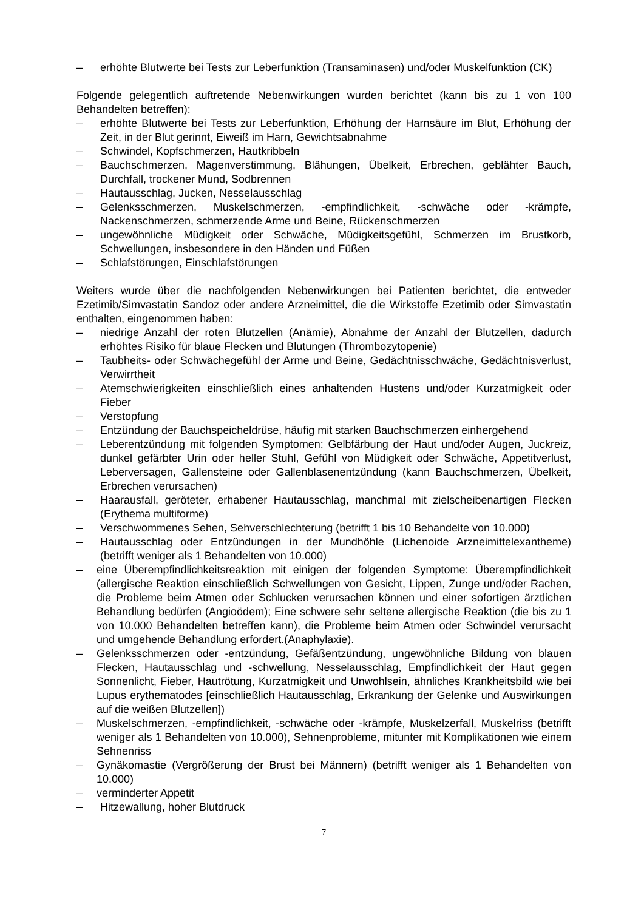– erhöhte Blutwerte bei Tests zur Leberfunktion (Transaminasen) und/oder Muskelfunktion (CK)
Folgende gelegentlich auftretende Nebenwirkungen wurden berichtet (kann bis zu 1 von 100 Behandelten betreffen):
– erhöhte Blutwerte bei Tests zur Leberfunktion, Erhöhung der Harnsäure im Blut, Erhöhung der Zeit, in der Blut gerinnt, Eiweiß im Harn, Gewichtsabnahme
– Schwindel, Kopfschmerzen, Hautkribbeln
– Bauchschmerzen, Magenverstimmung, Blähungen, Übelkeit, Erbrechen, geblähter Bauch, Durchfall, trockener Mund, Sodbrennen
– Hautausschlag, Jucken, Nesselausschlag
– Gelenksschmerzen, Muskelschmerzen, -empfindlichkeit, -schwäche oder -krämpfe, Nackenschmerzen, schmerzende Arme und Beine, Rückenschmerzen
– ungewöhnliche Müdigkeit oder Schwäche, Müdigkeitsgefühl, Schmerzen im Brustkorb, Schwellungen, insbesondere in den Händen und Füßen
– Schlafstörungen, Einschlafstörungen
Weiters wurde über die nachfolgenden Nebenwirkungen bei Patienten berichtet, die entweder Ezetimib/Simvastatin Sandoz oder andere Arzneimittel, die die Wirkstoffe Ezetimib oder Simvastatin enthalten, eingenommen haben:
– niedrige Anzahl der roten Blutzellen (Anämie), Abnahme der Anzahl der Blutzellen, dadurch erhöhtes Risiko für blaue Flecken und Blutungen (Thrombozytopenie)
– Taubheits- oder Schwächegefühl der Arme und Beine, Gedächtnisschwäche, Gedächtnisverlust, Verwirrtheit
– Atemschwierigkeiten einschließlich eines anhaltenden Hustens und/oder Kurzatmigkeit oder Fieber
– Verstopfung
– Entzündung der Bauchspeicheldrüse, häufig mit starken Bauchschmerzen einhergehend
– Leberentzündung mit folgenden Symptomen: Gelbfärbung der Haut und/oder Augen, Juckreiz, dunkel gefärbter Urin oder heller Stuhl, Gefühl von Müdigkeit oder Schwäche, Appetitverlust, Leberversagen, Gallensteine oder Gallenblasenentzündung (kann Bauchschmerzen, Übelkeit, Erbrechen verursachen)
– Haarausfall, geröteter, erhabener Hautausschlag, manchmal mit zielscheibenartigen Flecken (Erythema multiforme)
– Verschwommenes Sehen, Sehverschlechterung (betrifft 1 bis 10 Behandelte von 10.000)
– Hautausschlag oder Entzündungen in der Mundhöhle (Lichenoide Arzneimittelexantheme) (betrifft weniger als 1 Behandelten von 10.000)
– eine Überempfindlichkeitsreaktion mit einigen der folgenden Symptome: Überempfindlichkeit (allergische Reaktion einschließlich Schwellungen von Gesicht, Lippen, Zunge und/oder Rachen, die Probleme beim Atmen oder Schlucken verursachen können und einer sofortigen ärztlichen Behandlung bedürfen (Angioödem); Eine schwere sehr seltene allergische Reaktion (die bis zu 1 von 10.000 Behandelten betreffen kann), die Probleme beim Atmen oder Schwindel verursacht und umgehende Behandlung erfordert.(Anaphylaxie).
– Gelenksschmerzen oder -entzündung, Gefäßentzündung, ungewöhnliche Bildung von blauen Flecken, Hautausschlag und -schwellung, Nesselausschlag, Empfindlichkeit der Haut gegen Sonnenlicht, Fieber, Hautrötung, Kurzatmigkeit und Unwohlsein, ähnliches Krankheitsbild wie bei Lupus erythematodes [einschließlich Hautausschlag, Erkrankung der Gelenke und Auswirkungen auf die weißen Blutzellen])
– Muskelschmerzen, -empfindlichkeit, -schwäche oder -krämpfe, Muskelzerfall, Muskelriss (betrifft weniger als 1 Behandelten von 10.000), Sehnenprobleme, mitunter mit Komplikationen wie einem Sehnenriss
– Gynäkomastie (Vergrößerung der Brust bei Männern) (betrifft weniger als 1 Behandelten von 10.000)
– verminderter Appetit
– Hitzewallung, hoher Blutdruck
7